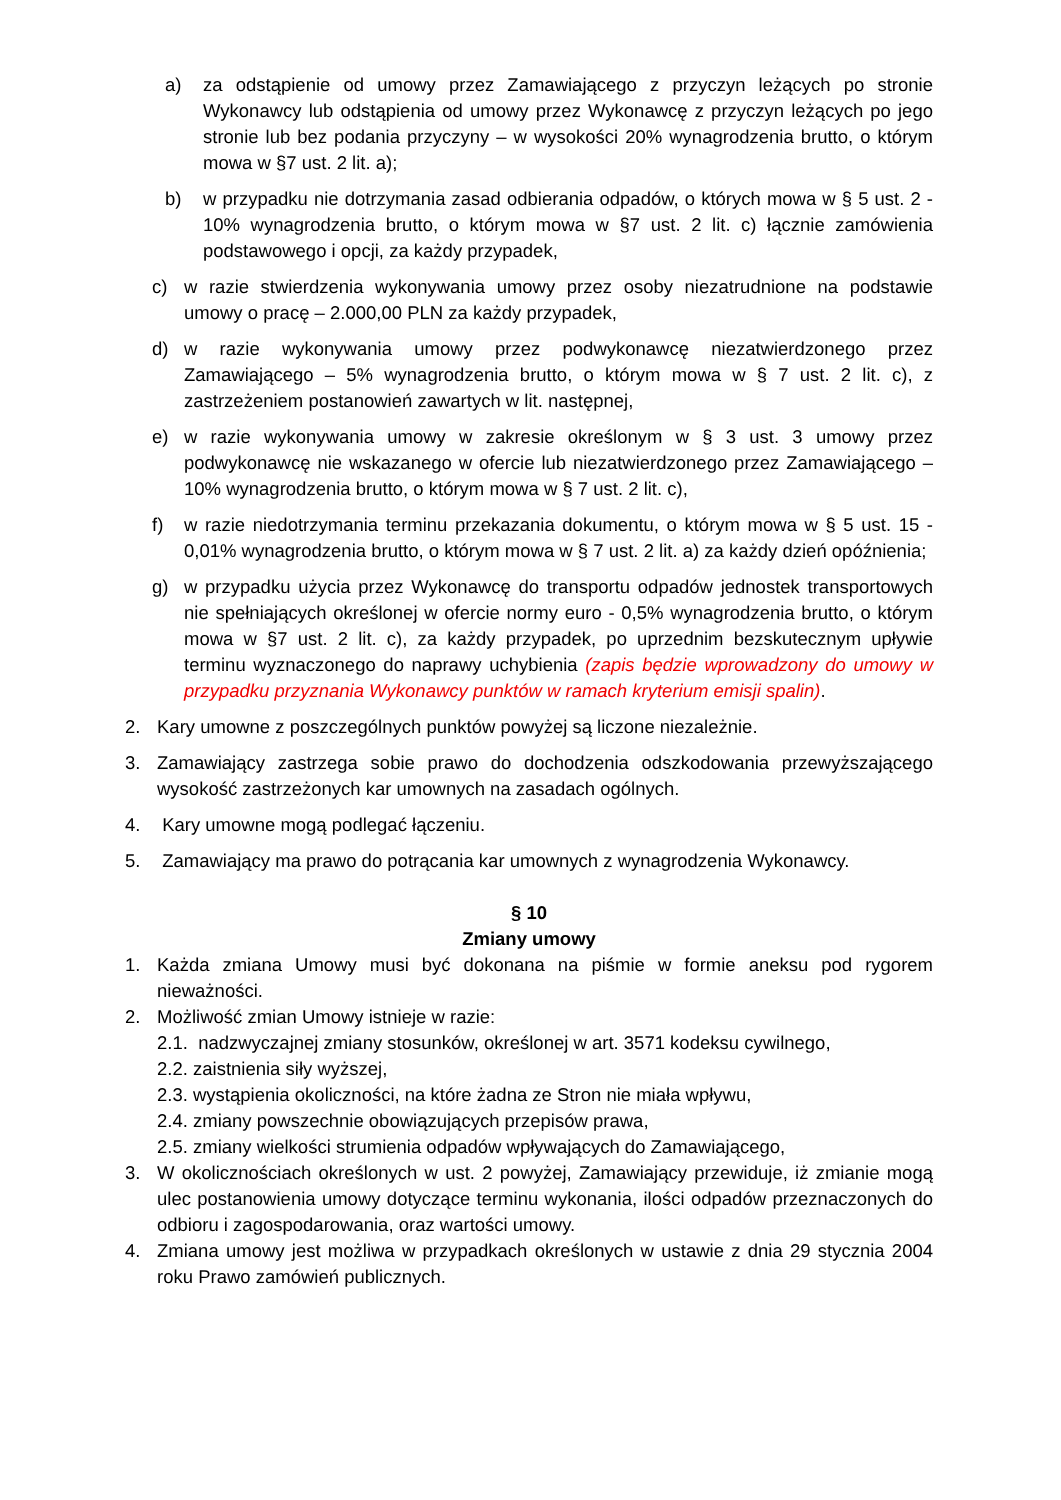a) za odstąpienie od umowy przez Zamawiającego z przyczyn leżących po stronie Wykonawcy lub odstąpienia od umowy przez Wykonawcę z przyczyn leżących po jego stronie lub bez podania przyczyny – w wysokości 20% wynagrodzenia brutto, o którym mowa w §7 ust. 2 lit. a);
b) w przypadku nie dotrzymania zasad odbierania odpadów, o których mowa w § 5 ust. 2 - 10% wynagrodzenia brutto, o którym mowa w §7 ust. 2 lit. c) łącznie zamówienia podstawowego i opcji, za każdy przypadek,
c) w razie stwierdzenia wykonywania umowy przez osoby niezatrudnione na podstawie umowy o pracę – 2.000,00 PLN za każdy przypadek,
d) w razie wykonywania umowy przez podwykonawcę niezatwierdzonego przez Zamawiającego – 5% wynagrodzenia brutto, o którym mowa w § 7 ust. 2 lit. c), z zastrzeżeniem postanowień zawartych w lit. następnej,
e) w razie wykonywania umowy w zakresie określonym w § 3 ust. 3 umowy przez podwykonawcę nie wskazanego w ofercie lub niezatwierdzonego przez Zamawiającego – 10% wynagrodzenia brutto, o którym mowa w § 7 ust. 2 lit. c),
f) w razie niedotrzymania terminu przekazania dokumentu, o którym mowa w § 5 ust. 15 - 0,01% wynagrodzenia brutto, o którym mowa w § 7 ust. 2 lit. a) za każdy dzień opóźnienia;
g) w przypadku użycia przez Wykonawcę do transportu odpadów jednostek transportowych nie spełniających określonej w ofercie normy euro - 0,5% wynagrodzenia brutto, o którym mowa w §7 ust. 2 lit. c), za każdy przypadek, po uprzednim bezskutecznym upływie terminu wyznaczonego do naprawy uchybienia (zapis będzie wprowadzony do umowy w przypadku przyznania Wykonawcy punktów w ramach kryterium emisji spalin).
2. Kary umowne z poszczególnych punktów powyżej są liczone niezależnie.
3. Zamawiający zastrzega sobie prawo do dochodzenia odszkodowania przewyższającego wysokość zastrzeżonych kar umownych na zasadach ogólnych.
4. Kary umowne mogą podlegać łączeniu.
5. Zamawiający ma prawo do potrącania kar umownych z wynagrodzenia Wykonawcy.
§ 10
Zmiany umowy
1. Każda zmiana Umowy musi być dokonana na piśmie w formie aneksu pod rygorem nieważności.
2. Możliwość zmian Umowy istnieje w razie:
2.1. nadzwyczajnej zmiany stosunków, określonej w art. 3571 kodeksu cywilnego,
2.2. zaistnienia siły wyższej,
2.3. wystąpienia okoliczności, na które żadna ze Stron nie miała wpływu,
2.4. zmiany powszechnie obowiązujących przepisów prawa,
2.5. zmiany wielkości strumienia odpadów wpływających do Zamawiającego,
3. W okolicznościach określonych w ust. 2 powyżej, Zamawiający przewiduje, iż zmianie mogą ulec postanowienia umowy dotyczące terminu wykonania, ilości odpadów przeznaczonych do odbioru i zagospodarowania, oraz wartości umowy.
4. Zmiana umowy jest możliwa w przypadkach określonych w ustawie z dnia 29 stycznia 2004 roku Prawo zamówień publicznych.